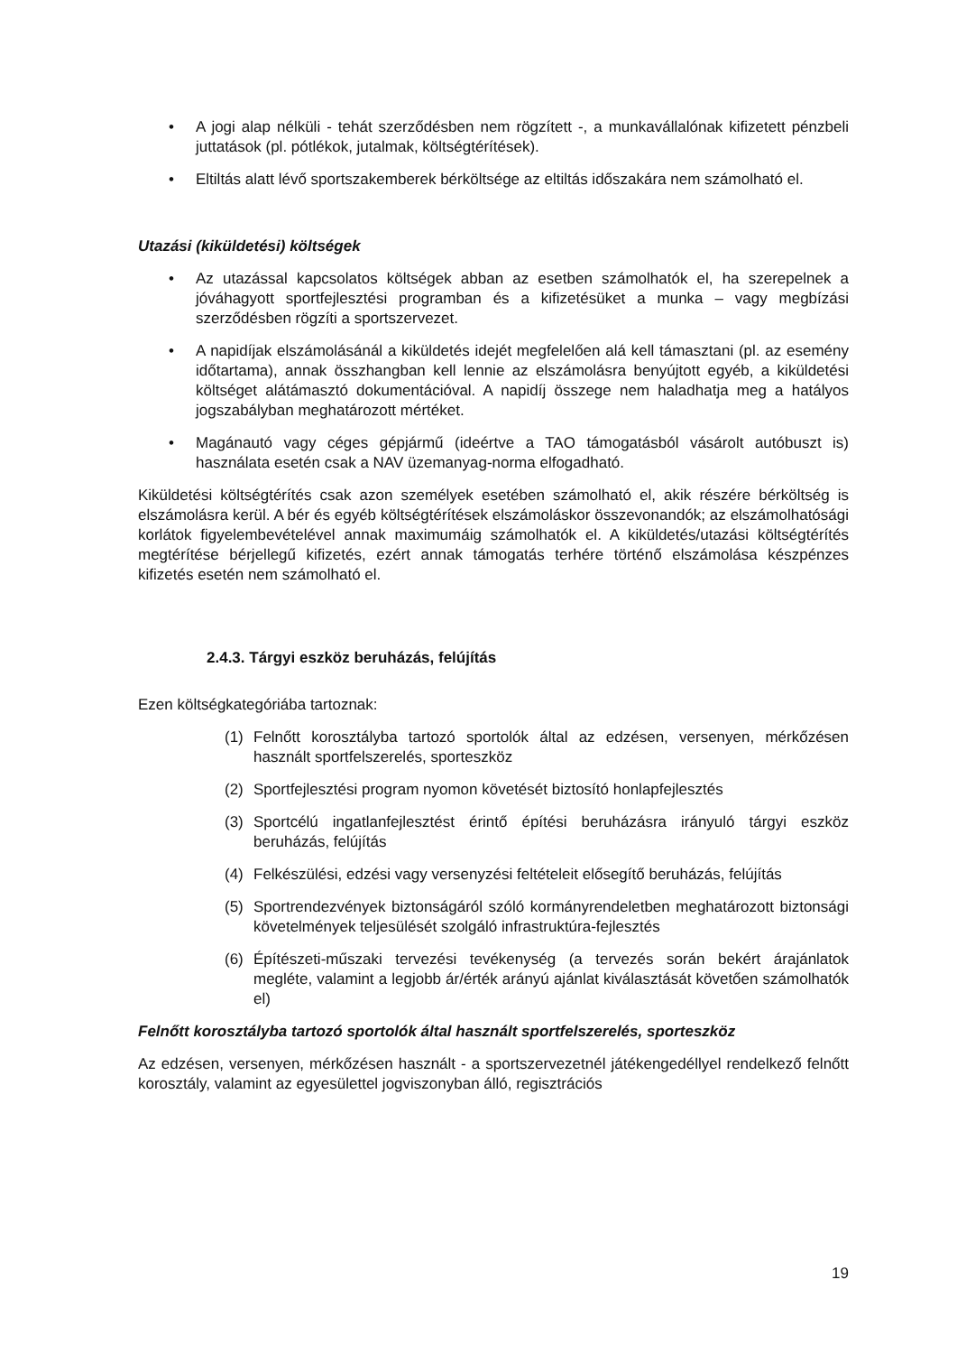• A jogi alap nélküli - tehát szerződésben nem rögzített -, a munkavállalónak kifizetett pénzbeli juttatások (pl. pótlékok, jutalmak, költségtérítések).
• Eltiltás alatt lévő sportszakemberek bérköltsége az eltiltás időszakára nem számolható el.
Utazási (kiküldetési) költségek
• Az utazással kapcsolatos költségek abban az esetben számolhatók el, ha szerepelnek a jóváhagyott sportfejlesztési programban és a kifizetésüket a munka – vagy megbízási szerződésben rögzíti a sportszervezet.
• A napidíjak elszámolásánál a kiküldetés idejét megfelelően alá kell támasztani (pl. az esemény időtartama), annak összhangban kell lennie az elszámolásra benyújtott egyéb, a kiküldetési költséget alátámasztó dokumentációval. A napidíj összege nem haladhatja meg a hatályos jogszabályban meghatározott mértéket.
• Magánautó vagy céges gépjármű (ideértve a TAO támogatásból vásárolt autóbuszt is) használata esetén csak a NAV üzemanyag-norma elfogadható.
Kiküldetési költségtérítés csak azon személyek esetében számolható el, akik részére bérköltség is elszámolásra kerül. A bér és egyéb költségtérítések elszámoláskor összevonandók; az elszámolhatósági korlátok figyelembevételével annak maximumáig számolhatók el. A kiküldetés/utazási költségtérítés megtérítése bérjellegű kifizetés, ezért annak támogatás terhére történő elszámolása készpénzes kifizetés esetén nem számolható el.
2.4.3. Tárgyi eszköz beruházás, felújítás
Ezen költségkategóriába tartoznak:
(1) Felnőtt korosztályba tartozó sportolók által az edzésen, versenyen, mérkőzésen használt sportfelszerelés, sporteszköz
(2) Sportfejlesztési program nyomon követését biztosító honlapfejlesztés
(3) Sportcélú ingatlanfejlesztést érintő építési beruházásra irányuló tárgyi eszköz beruházás, felújítás
(4) Felkészülési, edzési vagy versenyzési feltételeit elősegítő beruházás, felújítás
(5) Sportrendezvények biztonságáról szóló kormányrendeletben meghatározott biztonsági követelmények teljesülését szolgáló infrastruktúra-fejlesztés
(6) Építészeti-műszaki tervezési tevékenység (a tervezés során bekért árajánlatok megléte, valamint a legjobb ár/érték arányú ajánlat kiválasztását követően számolhatók el)
Felnőtt korosztályba tartozó sportolók által használt sportfelszerelés, sporteszköz
Az edzésen, versenyen, mérkőzésen használt - a sportszervezetnél játékengedéllyel rendelkező felnőtt korosztály, valamint az egyesülettel jogviszonyban álló, regisztrációs
19